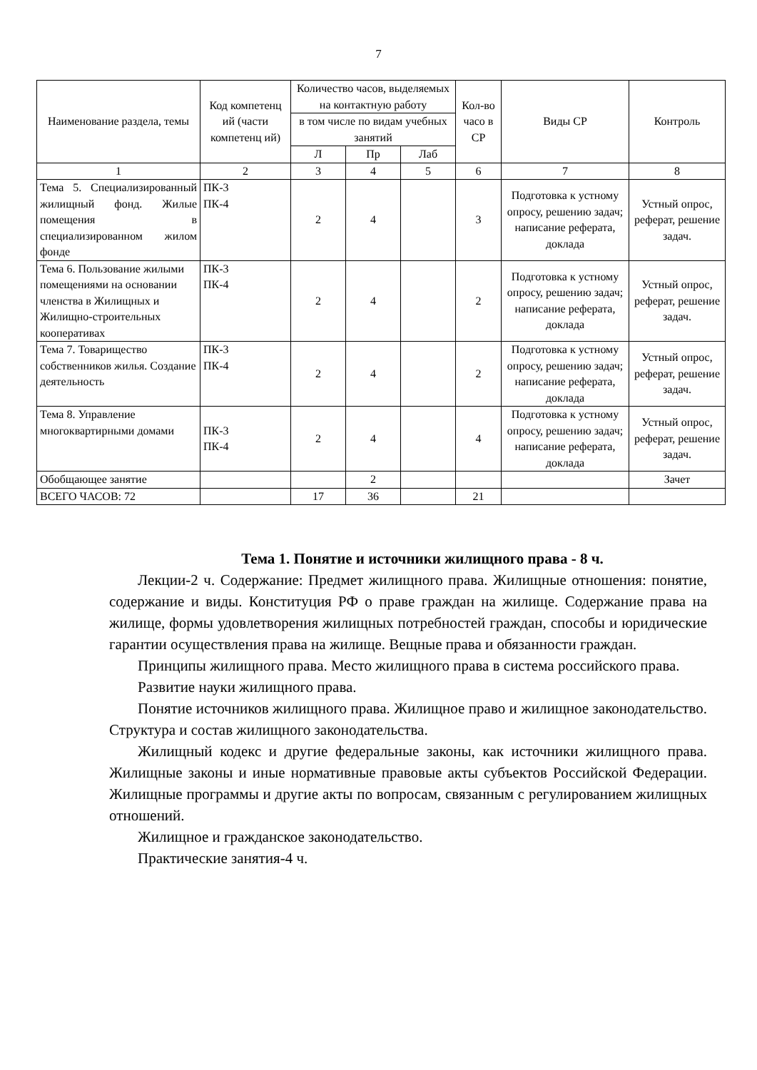7
| Наименование раздела, темы | Код компетенц ий (части компетенц ий) | Количество часов, выделяемых на контактную работу | | | Кол-во часо в СР | Виды СР | Контроль |
| --- | --- | --- | --- | --- | --- | --- | --- |
| | | в том числе по видам учебных занятий | | | | | |
| | | Л | Пр | Лаб | | | |
| 1 | 2 | 3 | 4 | 5 | 6 | 7 | 8 |
| Тема 5. Специализированный жилищный фонд. Жилые помещения в специализированном жилом фонде | ПК-3 ПК-4 | 2 | 4 | | 3 | Подготовка к устному опросу, решению задач; написание реферата, доклада | Устный опрос, реферат, решение задач. |
| Тема 6. Пользование жилыми помещениями на основании членства в Жилищных и Жилищно-строительных кооперативах | ПК-3 ПК-4 | 2 | 4 | | 2 | Подготовка к устному опросу, решению задач; написание реферата, доклада | Устный опрос, реферат, решение задач. |
| Тема 7. Товарищество собственников жилья. Создание деятельность | ПК-3 ПК-4 | 2 | 4 | | 2 | Подготовка к устному опросу, решению задач; написание реферата, доклада | Устный опрос, реферат, решение задач. |
| Тема 8. Управление многоквартирными домами | ПК-3 ПК-4 | 2 | 4 | | 4 | Подготовка к устному опросу, решению задач; написание реферата, доклада | Устный опрос, реферат, решение задач. |
| Обобщающее занятие | | | 2 | | | | Зачет |
| ВСЕГО ЧАСОВ: 72 | | 17 | 36 | | 21 | | |
Тема 1. Понятие и источники жилищного права - 8 ч.
Лекции-2 ч. Содержание: Предмет жилищного права. Жилищные отношения: понятие, содержание и виды. Конституция РФ о праве граждан на жилище. Содержание права на жилище, формы удовлетворения жилищных потребностей граждан, способы и юридические гарантии осуществления права на жилище. Вещные права и обязанности граждан.
Принципы жилищного права. Место жилищного права в система российского права.
Развитие науки жилищного права.
Понятие источников жилищного права. Жилищное право и жилищное законодательство. Структура и состав жилищного законодательства.
Жилищный кодекс и другие федеральные законы, как источники жилищного права. Жилищные законы и иные нормативные правовые акты субъектов Российской Федерации. Жилищные программы и другие акты по вопросам, связанным с регулированием жилищных отношений.
Жилищное и гражданское законодательство.
Практические занятия-4 ч.